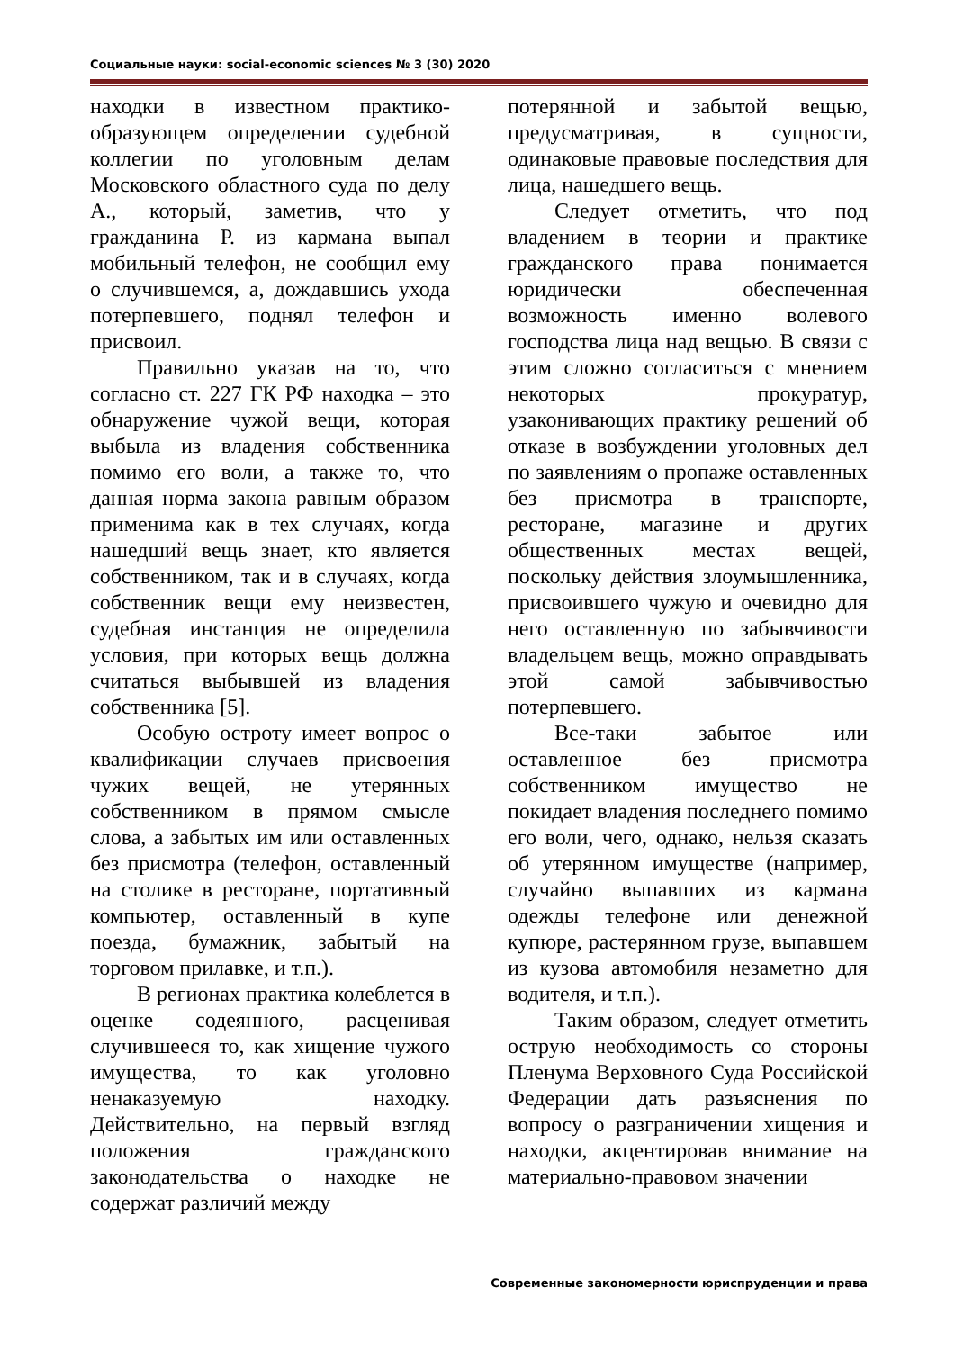Социальные науки: social-economic sciences № 3 (30) 2020
находки в известном практико-образующем определении судебной коллегии по уголовным делам Московского областного суда по делу А., который, заметив, что у гражданина Р. из кармана выпал мобильный телефон, не сообщил ему о случившемся, а, дождавшись ухода потерпевшего, поднял телефон и присвоил.
Правильно указав на то, что согласно ст. 227 ГК РФ находка – это обнаружение чужой вещи, которая выбыла из владения собственника помимо его воли, а также то, что данная норма закона равным образом применима как в тех случаях, когда нашедший вещь знает, кто является собственником, так и в случаях, когда собственник вещи ему неизвестен, судебная инстанция не определила условия, при которых вещь должна считаться выбывшей из владения собственника [5].
Особую остроту имеет вопрос о квалификации случаев присвоения чужих вещей, не утерянных собственником в прямом смысле слова, а забытых им или оставленных без присмотра (телефон, оставленный на столике в ресторане, портативный компьютер, оставленный в купе поезда, бумажник, забытый на торговом прилавке, и т.п.).
В регионах практика колеблется в оценке содеянного, расценивая случившееся то, как хищение чужого имущества, то как уголовно ненаказуемую находку. Действительно, на первый взгляд положения гражданского законодательства о находке не содержат различий между
потерянной и забытой вещью, предусматривая, в сущности, одинаковые правовые последствия для лица, нашедшего вещь.
Следует отметить, что под владением в теории и практике гражданского права понимается юридически обеспеченная возможность именно волевого господства лица над вещью. В связи с этим сложно согласиться с мнением некоторых прокуратур, узаконивающих практику решений об отказе в возбуждении уголовных дел по заявлениям о пропаже оставленных без присмотра в транспорте, ресторане, магазине и других общественных местах вещей, поскольку действия злоумышленника, присвоившего чужую и очевидно для него оставленную по забывчивости владельцем вещь, можно оправдывать этой самой забывчивостью потерпевшего.
Все-таки забытое или оставленное без присмотра собственником имущество не покидает владения последнего помимо его воли, чего, однако, нельзя сказать об утерянном имуществе (например, случайно выпавших из кармана одежды телефоне или денежной купюре, растерянном грузе, выпавшем из кузова автомобиля незаметно для водителя, и т.п.).
Таким образом, следует отметить острую необходимость со стороны Пленума Верховного Суда Российской Федерации дать разъяснения по вопросу о разграничении хищения и находки, акцентировав внимание на материально-правовом значении
Современные закономерности юриспруденции и права